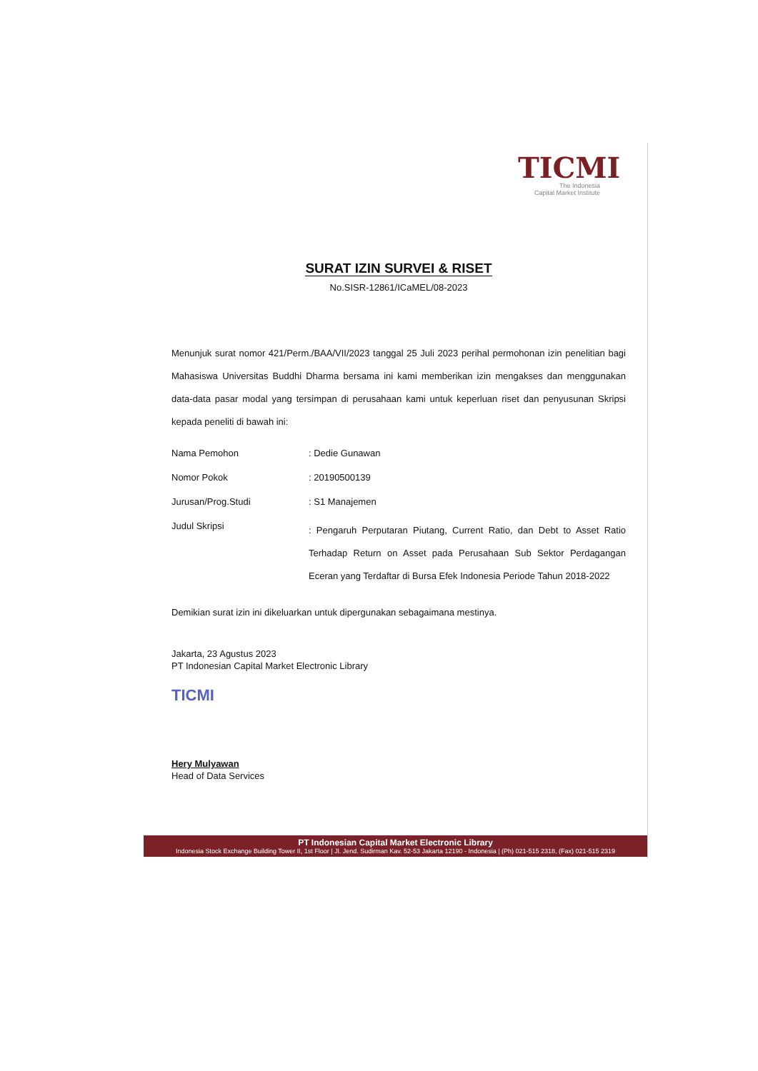TICMI
The Indonesia
Capital Market Institute
SURAT IZIN SURVEI & RISET
No.SISR-12861/ICaMEL/08-2023
Menunjuk surat nomor 421/Perm./BAA/VII/2023 tanggal 25 Juli 2023 perihal permohonan izin penelitian bagi Mahasiswa Universitas Buddhi Dharma bersama ini kami memberikan izin mengakses dan menggunakan data-data pasar modal yang tersimpan di perusahaan kami untuk keperluan riset dan penyusunan Skripsi kepada peneliti di bawah ini:
| Nama Pemohon | : Dedie Gunawan |
| Nomor Pokok | : 20190500139 |
| Jurusan/Prog.Studi | : S1 Manajemen |
| Judul Skripsi | : Pengaruh Perputaran Piutang, Current Ratio, dan Debt to Asset Ratio Terhadap Return on Asset pada Perusahaan Sub Sektor Perdagangan Eceran yang Terdaftar di Bursa Efek Indonesia Periode Tahun 2018-2022 |
Demikian surat izin ini dikeluarkan untuk dipergunakan sebagaimana mestinya.
Jakarta, 23 Agustus 2023
PT Indonesian Capital Market Electronic Library
TICMI
Hery Mulyawan
Head of Data Services
PT Indonesian Capital Market Electronic Library
Indonesia Stock Exchange Building Tower II, 1st Floor | Jl. Jend. Sudirman Kav. 52-53 Jakarta 12190 - Indonesia | (Ph) 021-515 2318, (Fax) 021-515 2319